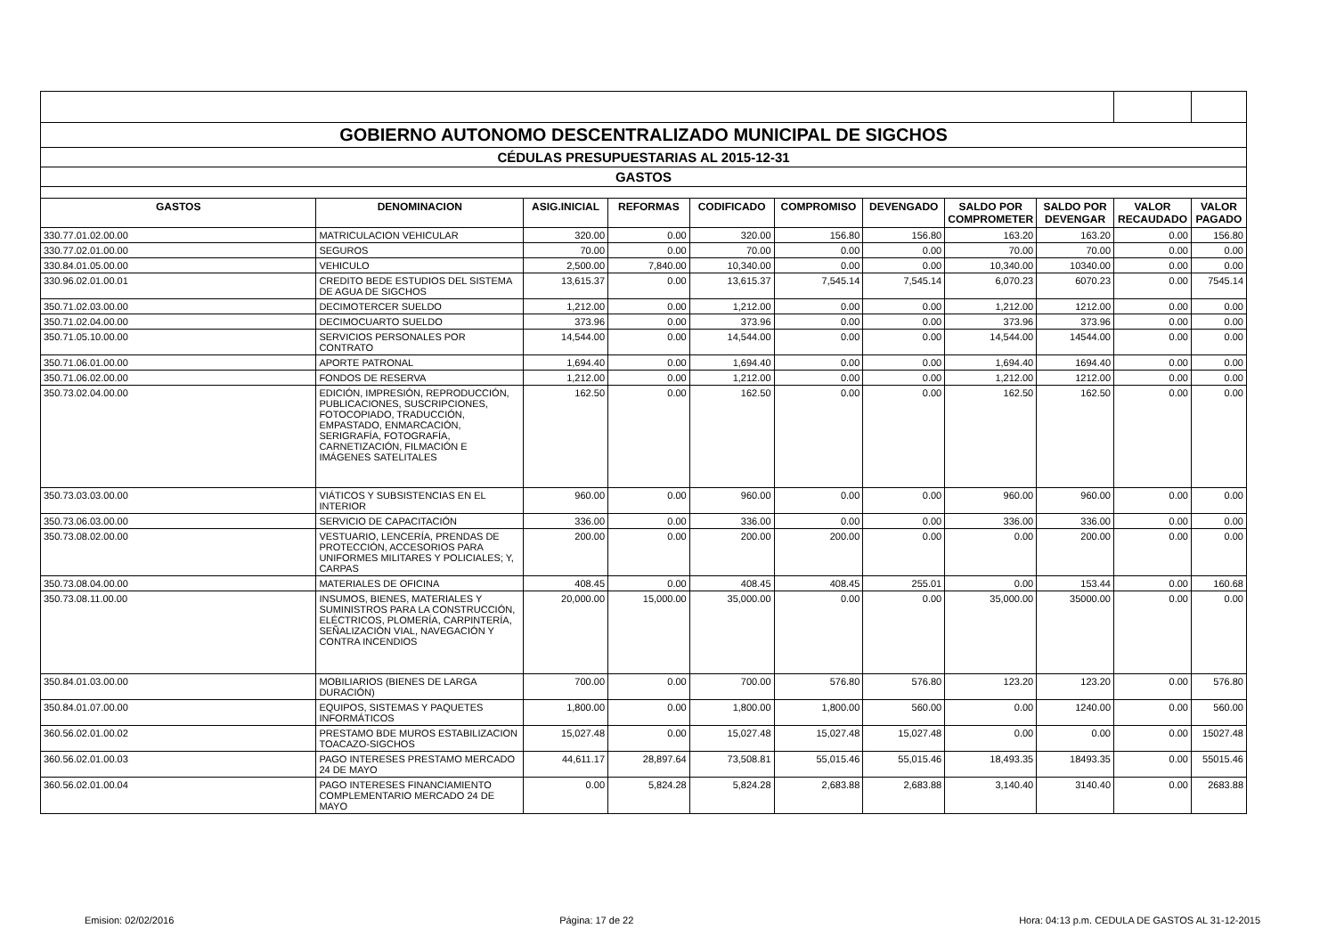| GOBIERNO AUTONOMO DESCENTRALIZADO MUNICIPAL DE SIGCHOS | | | | | | | | | | |
| CÉDULAS PRESUPUESTARIAS AL 2015-12-31 | | | | | | | | | | |
| GASTOS | | | | | | | | | | |
| GASTOS | DENOMINACION | ASIG.INICIAL | REFORMAS | CODIFICADO | COMPROMISO | DEVENGADO | SALDO POR COMPROMETER | SALDO POR DEVENGAR | VALOR RECAUDADO | VALOR PAGADO |
| 330.77.01.02.00.00 | MATRICULACION VEHICULAR | 320.00 | 0.00 | 320.00 | 156.80 | 156.80 | 163.20 | 163.20 | 0.00 | 156.80 |
| 330.77.02.01.00.00 | SEGUROS | 70.00 | 0.00 | 70.00 | 0.00 | 0.00 | 70.00 | 70.00 | 0.00 | 0.00 |
| 330.84.01.05.00.00 | VEHICULO | 2,500.00 | 7,840.00 | 10,340.00 | 0.00 | 0.00 | 10,340.00 | 10340.00 | 0.00 | 0.00 |
| 330.96.02.01.00.01 | CREDITO BEDE ESTUDIOS DEL SISTEMA DE AGUA DE SIGCHOS | 13,615.37 | 0.00 | 13,615.37 | 7,545.14 | 7,545.14 | 6,070.23 | 6070.23 | 0.00 | 7545.14 |
| 350.71.02.03.00.00 | DECIMOTERCER SUELDO | 1,212.00 | 0.00 | 1,212.00 | 0.00 | 0.00 | 1,212.00 | 1212.00 | 0.00 | 0.00 |
| 350.71.02.04.00.00 | DECIMOCUARTO SUELDO | 373.96 | 0.00 | 373.96 | 0.00 | 0.00 | 373.96 | 373.96 | 0.00 | 0.00 |
| 350.71.05.10.00.00 | SERVICIOS PERSONALES POR CONTRATO | 14,544.00 | 0.00 | 14,544.00 | 0.00 | 0.00 | 14,544.00 | 14544.00 | 0.00 | 0.00 |
| 350.71.06.01.00.00 | APORTE PATRONAL | 1,694.40 | 0.00 | 1,694.40 | 0.00 | 0.00 | 1,694.40 | 1694.40 | 0.00 | 0.00 |
| 350.71.06.02.00.00 | FONDOS DE RESERVA | 1,212.00 | 0.00 | 1,212.00 | 0.00 | 0.00 | 1,212.00 | 1212.00 | 0.00 | 0.00 |
| 350.73.02.04.00.00 | EDICIÓN, IMPRESIÓN, REPRODUCCIÓN, PUBLICACIONES, SUSCRIPCIONES, FOTOCOPIADO, TRADUCCIÓN, EMPASTADO, ENMARCACIÓN, SERIGRAFÍA, FOTOGRAFÍA, CARNETIZACIÓN, FILMACIÓN E IMÁGENES SATELITALES | 162.50 | 0.00 | 162.50 | 0.00 | 0.00 | 162.50 | 162.50 | 0.00 | 0.00 |
| 350.73.03.03.00.00 | VIÁTICOS Y SUBSISTENCIAS EN EL INTERIOR | 960.00 | 0.00 | 960.00 | 0.00 | 0.00 | 960.00 | 960.00 | 0.00 | 0.00 |
| 350.73.06.03.00.00 | SERVICIO DE CAPACITACIÓN | 336.00 | 0.00 | 336.00 | 0.00 | 0.00 | 336.00 | 336.00 | 0.00 | 0.00 |
| 350.73.08.02.00.00 | VESTUARIO, LENCERÍA, PRENDAS DE PROTECCIÓN, ACCESORIOS PARA UNIFORMES MILITARES Y POLICIALES; Y, CARPAS | 200.00 | 0.00 | 200.00 | 200.00 | 0.00 | 0.00 | 200.00 | 0.00 | 0.00 |
| 350.73.08.04.00.00 | MATERIALES DE OFICINA | 408.45 | 0.00 | 408.45 | 408.45 | 255.01 | 0.00 | 153.44 | 0.00 | 160.68 |
| 350.73.08.11.00.00 | INSUMOS, BIENES, MATERIALES Y SUMINISTROS PARA LA CONSTRUCCIÓN, ELÉCTRICOS, PLOMERÍA, CARPINTERÍA, SEÑALIZACIÓN VIAL, NAVEGACIÓN Y CONTRA INCENDIOS | 20,000.00 | 15,000.00 | 35,000.00 | 0.00 | 0.00 | 35,000.00 | 35000.00 | 0.00 | 0.00 |
| 350.84.01.03.00.00 | MOBILIARIOS (BIENES DE LARGA DURACIÓN) | 700.00 | 0.00 | 700.00 | 576.80 | 576.80 | 123.20 | 123.20 | 0.00 | 576.80 |
| 350.84.01.07.00.00 | EQUIPOS, SISTEMAS Y PAQUETES INFORMÁTICOS | 1,800.00 | 0.00 | 1,800.00 | 1,800.00 | 560.00 | 0.00 | 1240.00 | 0.00 | 560.00 |
| 360.56.02.01.00.02 | PRESTAMO BDE MUROS ESTABILIZACION TOACAZO-SIGCHOS | 15,027.48 | 0.00 | 15,027.48 | 15,027.48 | 15,027.48 | 0.00 | 0.00 | 0.00 | 15027.48 |
| 360.56.02.01.00.03 | PAGO INTERESES PRESTAMO MERCADO 24 DE MAYO | 44,611.17 | 28,897.64 | 73,508.81 | 55,015.46 | 55,015.46 | 18,493.35 | 18493.35 | 0.00 | 55015.46 |
| 360.56.02.01.00.04 | PAGO INTERESES FINANCIAMIENTO COMPLEMENTARIO MERCADO 24 DE MAYO | 0.00 | 5,824.28 | 5,824.28 | 2,683.88 | 2,683.88 | 3,140.40 | 3140.40 | 0.00 | 2683.88 |
Emision: 02/02/2016 Página: 17 de 22 Hora: 04:13 p.m. CEDULA DE GASTOS AL 31-12-2015